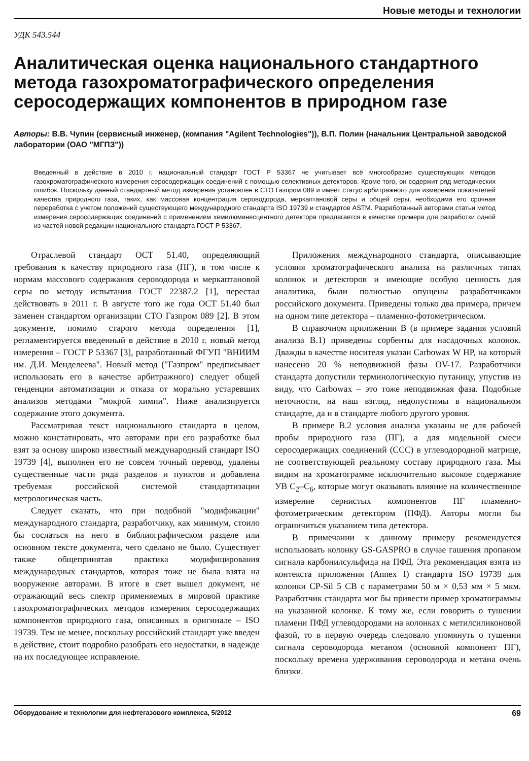Новые методы и технологии
УДК 543.544
Аналитическая оценка национального стандартного метода газохроматографического определения серосодержащих компонентов в природном газе
Авторы: В.В. Чупин (сервисный инженер, (компания "Agilent Technologies")), В.П. Полин (начальник Центральной заводской лаборатории (ОАО "МГПЗ"))
Введенный в действие в 2010 г. национальный стандарт ГОСТ Р 53367 не учитывает всё многообразие существующих методов газохроматографического измерения серосодержащих соединений с помощью селективных детекторов. Кроме того, он содержит ряд методических ошибок. Поскольку данный стандартный метод измерения установлен в СТО Газпром 089 и имеет статус арбитражного для измерения показателей качества природного газа, таких, как массовая концентрация сероводорода, меркаптановой серы и общей серы, необходима его срочная переработка с учетом положений существующего международного стандарта ISO 19739 и стандартов ASTM. Разработанный авторами статьи метод измерения серосодержащих соединений с применением хемилюминесцентного детектора предлагается в качестве примера для разработки одной из частей новой редакции национального стандарта ГОСТ Р 53367.
Отраслевой стандарт ОСТ 51.40, определяющий требования к качеству природного газа (ПГ), в том числе к нормам массового содержания сероводорода и меркаптановой серы по методу испытания ГОСТ 22387.2 [1], перестал действовать в 2011 г. В августе того же года ОСТ 51.40 был заменен стандартом организации СТО Газпром 089 [2]. В этом документе, помимо старого метода определения [1], регламентируется введенный в действие в 2010 г. новый метод измерения – ГОСТ Р 53367 [3], разработанный ФГУП "ВНИИМ им. Д.И. Менделеева". Новый метод ("Газпром" предписывает использовать его в качестве арбитражного) следует общей тенденции автоматизации и отказа от морально устаревших анализов методами "мокрой химии". Ниже анализируется содержание этого документа.
Рассматривая текст национального стандарта в целом, можно констатировать, что авторами при его разработке был взят за основу широко известный международный стандарт ISO 19739 [4], выполнен его не совсем точный перевод, удалены существенные части ряда разделов и пунктов и добавлена требуемая российской системой стандартизации метрологическая часть.
Следует сказать, что при подобной "модификации" международного стандарта, разработчику, как минимум, стоило бы сослаться на него в библиографическом разделе или основном тексте документа, чего сделано не было. Существует также общепринятая практика модифицирования международных стандартов, которая тоже не была взята на вооружение авторами. В итоге в свет вышел документ, не отражающий весь спектр применяемых в мировой практике газохроматографических методов измерения серосодержащих компонентов природного газа, описанных в оригинале – ISO 19739. Тем не менее, поскольку российский стандарт уже введен в действие, стоит подробно разобрать его недостатки, в надежде на их последующее исправление.
Приложения международного стандарта, описывающие условия хроматографического анализа на различных типах колонок и детекторов и имеющие особую ценность для аналитика, были полностью опущены разработчиками российского документа. Приведены только два примера, причем на одном типе детектора – пламенно-фотометрическом.
В справочном приложении В (в примере задания условий анализа В.1) приведены сорбенты для насадочных колонок. Дважды в качестве носителя указан Carbowax W HP, на который нанесено 20 % неподвижной фазы OV-17. Разработчики стандарта допустили терминологическую путаницу, упустив из виду, что Carbowax – это тоже неподвижная фаза. Подобные неточности, на наш взгляд, недопустимы в национальном стандарте, да и в стандарте любого другого уровня.
В примере В.2 условия анализа указаны не для рабочей пробы природного газа (ПГ), а для модельной смеси серосодержащих соединений (ССС) в углеводородной матрице, не соответствующей реальному составу природного газа. Мы видим на хроматограмме исключительно высокое содержание УВ С<sub>2</sub>–С<sub>6</sub>, которые могут оказывать влияние на количественное измерение сернистых компонентов ПГ пламенно-фотометрическим детектором (ПФД). Авторы могли бы ограничиться указанием типа детектора.
В примечании к данному примеру рекомендуется использовать колонку GS-GASPRO в случае гашения пропаном сигнала карбонилсульфида на ПФД. Эта рекомендация взята из контекста приложения (Annex I) стандарта ISO 19739 для колонки CP-Sil 5 CB с параметрами 50 м × 0,53 мм × 5 мкм. Разработчик стандарта мог бы привести пример хроматограммы на указанной колонке. К тому же, если говорить о тушении пламени ПФД углеводородами на колонках с метилсиликоновой фазой, то в первую очередь следовало упомянуть о тушении сигнала сероводорода метаном (основной компонент ПГ), поскольку времена удерживания сероводорода и метана очень близки.
Оборудование и технологии для нефтегазового комплекса, 5/2012 69